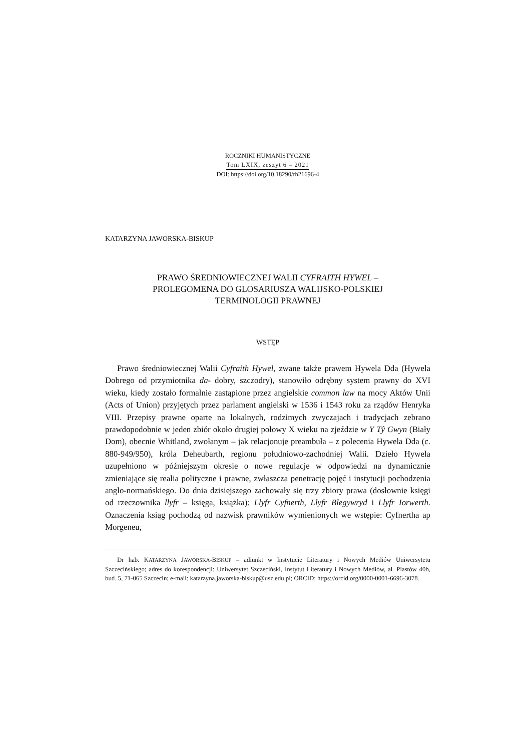ROCZNIKI HUMANISTYCZNE
Tom LXIX, zeszyt 6 – 2021
DOI: https://doi.org/10.18290/rh21696-4
KATARZYNA JAWORSKA-BISKUP
PRAWO ŚREDNIOWIECZNEJ WALII CYFRAITH HYWEL –
PROLEGOMENA DO GLOSARIUSZA WALIJSKO-POLSKIEJ
TERMINOLOGII PRAWNEJ
WSTĘP
Prawo średniowiecznej Walii Cyfraith Hywel, zwane także prawem Hywela Dda (Hywela Dobrego od przymiotnika da- dobry, szczodry), stanowiło odrębny system prawny do XVI wieku, kiedy zostało formalnie zastąpione przez angielskie common law na mocy Aktów Unii (Acts of Union) przyjętych przez parlament angielski w 1536 i 1543 roku za rządów Henryka VIII. Przepisy prawne oparte na lokalnych, rodzimych zwyczajach i tradycjach zebrano prawdopodobnie w jeden zbiór około drugiej połowy X wieku na zjeździe w Y Tŷ Gwyn (Biały Dom), obecnie Whitland, zwołanym – jak relacjonuje preambuła – z polecenia Hywela Dda (c. 880-949/950), króla Deheubarth, regionu południowo-zachodniej Walii. Dzieło Hywela uzupełniono w późniejszym okresie o nowe regulacje w odpowiedzi na dynamicznie zmieniające się realia polityczne i prawne, zwłaszcza penetrację pojęć i instytucji pochodzenia anglo-normańskiego. Do dnia dzisiejszego zachowały się trzy zbiory prawa (dosłownie księgi od rzeczownika llyfr – księga, książka): Llyfr Cyfnerth, Llyfr Blegywryd i Llyfr Iorwerth. Oznaczenia ksiąg pochodzą od nazwisk prawników wymienionych we wstępie: Cyfnertha ap Morgeneu,
Dr hab. KATARZYNA JAWORSKA-BISKUP – adiunkt w Instytucie Literatury i Nowych Mediów Uniwersytetu Szczecińskiego; adres do korespondencji: Uniwersytet Szczeciński, Instytut Literatury i Nowych Mediów, al. Piastów 40b, bud. 5, 71-065 Szczecin; e-mail: katarzyna.jaworska-biskup@usz.edu.pl; ORCID: https://orcid.org/0000-0001-6696-3078.